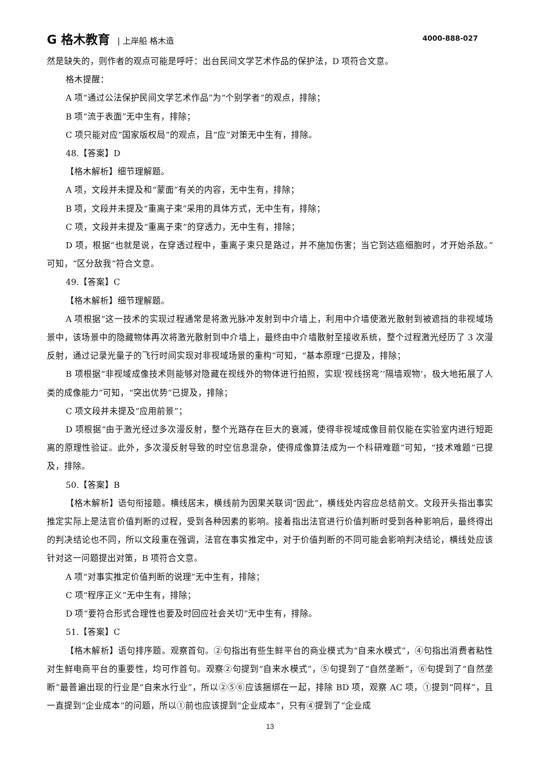G 格木教育 | 上岸船 格木造 4000-888-027
然是缺失的，则作者的观点可能是呼吁：出台民间文学艺术作品的保护法，D 项符合文意。
格木提醒：
A 项“通过公法保护民间文学艺术作品”为“个别学者”的观点，排除；
B 项“流于表面”无中生有，排除；
C 项只能对应“国家版权局”的观点，且“应”对策无中生有，排除。
48.【答案】D
【格木解析】细节理解题。
A 项，文段并未提及和“蒙面”有关的内容，无中生有，排除；
B 项，文段并未提及“重离子束”采用的具体方式，无中生有，排除；
C 项，文段并未提及“重离子束”的穿透力，无中生有，排除；
D 项，根据“也就是说，在穿透过程中，重离子束只是路过，并不施加伤害；当它到达癌细胞时，才开始杀敌。”可知，“区分敌我”符合文意。
49.【答案】C
【格木解析】细节理解题。
A 项根据“这一技术的实现过程通常是将激光脉冲发射到中介墙上，利用中介墙使激光散射到被遮挡的非视域场景中，该场景中的隐藏物体再次将激光散射到中介墙上，最终由中介墙散射至接收系统，整个过程激光经历了 3 次漫反射，通过记录光量子的飞行时间实现对非视域场景的重构”可知，“基本原理”已提及，排除；
B 项根据“非视域成像技术则能够对隐藏在视线外的物体进行拍照，实现‘视线拐弯’‘隔墙观物’，极大地拓展了人类的成像能力”可知，“突出优势”已提及，排除；
C 项文段并未提及“应用前景”；
D 项根据“由于激光经过多次漫反射，整个光路存在巨大的衰减，使得非视域成像目前仅能在实验室内进行短距离的原理性验证。此外，多次漫反射导致的时空信息混杂，使得成像算法成为一个科研难题”可知，“技术难题”已提及，排除。
50.【答案】B
【格木解析】语句衔接题。横线居末，横线前为因果关联词“因此”，横线处内容应总结前文。文段开头指出事实推定实际上是法官价值判断的过程，受到各种因素的影响。接着指出法官进行价值判断时受到各种影响后，最终得出的判决结论也不同，所以文段重在强调，法官在事实推定中，对于价值判断的不同可能会影响判决结论，横线处应该针对这一问题提出对策，B 项符合文意。
A 项“对事实推定价值判断的说理”无中生有，排除；
C 项“程序正义”无中生有，排除；
D 项“要符合形式合理性也要及时回应社会关切”无中生有，排除。
51.【答案】C
【格木解析】语句排序题。观察首句。②句指出有些生鲜平台的商业模式为“自来水模式”，④句指出消费者粘性对生鲜电商平台的重要性，均可作首句。观察②句提到“自来水模式”，⑤句提到了“自然垄断”，⑥句提到了“自然垄断”最普遍出现的行业是“自来水行业”，所以②⑤⑥应该捆绑在一起，排除 BD 项，观察 AC 项，①提到“同样”，且一直提到“企业成本”的问题，所以①前也应该提到“企业成本”，只有④提到了“企业成
13